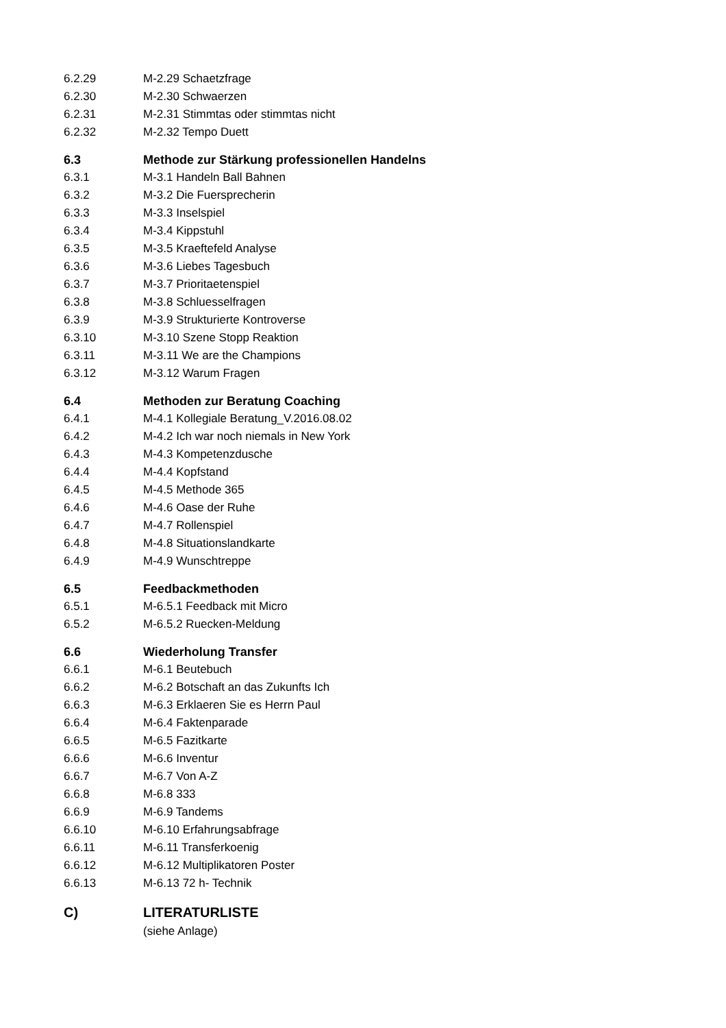6.2.29 M-2.29 Schaetzfrage
6.2.30 M-2.30 Schwaerzen
6.2.31 M-2.31 Stimmtas oder stimmtas nicht
6.2.32 M-2.32 Tempo Duett
6.3 Methode zur Stärkung professionellen Handelns
6.3.1 M-3.1 Handeln Ball Bahnen
6.3.2 M-3.2 Die Fuersprecherin
6.3.3 M-3.3 Inselspiel
6.3.4 M-3.4 Kippstuhl
6.3.5 M-3.5 Kraeftefeld Analyse
6.3.6 M-3.6 Liebes Tagesbuch
6.3.7 M-3.7 Prioritaetenspiel
6.3.8 M-3.8 Schluesselfragen
6.3.9 M-3.9 Strukturierte Kontroverse
6.3.10 M-3.10 Szene Stopp Reaktion
6.3.11 M-3.11 We are the Champions
6.3.12 M-3.12 Warum Fragen
6.4 Methoden zur Beratung Coaching
6.4.1 M-4.1 Kollegiale Beratung_V.2016.08.02
6.4.2 M-4.2 Ich war noch niemals in New York
6.4.3 M-4.3 Kompetenzdusche
6.4.4 M-4.4 Kopfstand
6.4.5 M-4.5 Methode 365
6.4.6 M-4.6 Oase der Ruhe
6.4.7 M-4.7 Rollenspiel
6.4.8 M-4.8 Situationslandkarte
6.4.9 M-4.9 Wunschtreppe
6.5 Feedbackmethoden
6.5.1 M-6.5.1 Feedback mit Micro
6.5.2 M-6.5.2 Ruecken-Meldung
6.6 Wiederholung Transfer
6.6.1 M-6.1 Beutebuch
6.6.2 M-6.2 Botschaft an das Zukunfts Ich
6.6.3 M-6.3 Erklaeren Sie es Herrn Paul
6.6.4 M-6.4 Faktenparade
6.6.5 M-6.5 Fazitkarte
6.6.6 M-6.6 Inventur
6.6.7 M-6.7 Von A-Z
6.6.8 M-6.8 333
6.6.9 M-6.9 Tandems
6.6.10 M-6.10 Erfahrungsabfrage
6.6.11 M-6.11 Transferkoenig
6.6.12 M-6.12 Multiplikatoren Poster
6.6.13 M-6.13 72 h- Technik
C) LITERATURLISTE
(siehe Anlage)